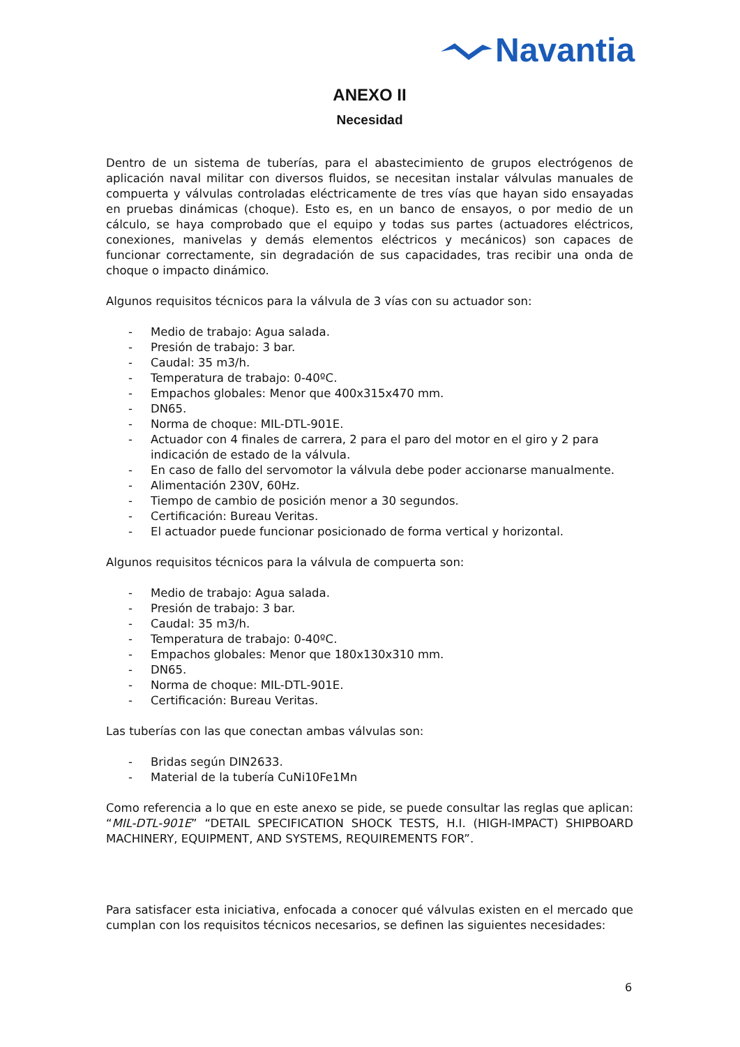Navantia
ANEXO II
Necesidad
Dentro de un sistema de tuberías, para el abastecimiento de grupos electrógenos de aplicación naval militar con diversos fluidos, se necesitan instalar válvulas manuales de compuerta y válvulas controladas eléctricamente de tres vías que hayan sido ensayadas en pruebas dinámicas (choque). Esto es, en un banco de ensayos, o por medio de un cálculo, se haya comprobado que el equipo y todas sus partes (actuadores eléctricos, conexiones, manivelas y demás elementos eléctricos y mecánicos) son capaces de funcionar correctamente, sin degradación de sus capacidades, tras recibir una onda de choque o impacto dinámico.
Algunos requisitos técnicos para la válvula de 3 vías con su actuador son:
- Medio de trabajo: Agua salada.
- Presión de trabajo: 3 bar.
- Caudal: 35 m3/h.
- Temperatura de trabajo: 0-40ºC.
- Empachos globales: Menor que 400x315x470 mm.
- DN65.
- Norma de choque: MIL-DTL-901E.
- Actuador con 4 finales de carrera, 2 para el paro del motor en el giro y 2 para indicación de estado de la válvula.
- En caso de fallo del servomotor la válvula debe poder accionarse manualmente.
- Alimentación 230V, 60Hz.
- Tiempo de cambio de posición menor a 30 segundos.
- Certificación: Bureau Veritas.
- El actuador puede funcionar posicionado de forma vertical y horizontal.
Algunos requisitos técnicos para la válvula de compuerta son:
- Medio de trabajo: Agua salada.
- Presión de trabajo: 3 bar.
- Caudal: 35 m3/h.
- Temperatura de trabajo: 0-40ºC.
- Empachos globales: Menor que 180x130x310 mm.
- DN65.
- Norma de choque: MIL-DTL-901E.
- Certificación: Bureau Veritas.
Las tuberías con las que conectan ambas válvulas son:
- Bridas según DIN2633.
- Material de la tubería CuNi10Fe1Mn
Como referencia a lo que en este anexo se pide, se puede consultar las reglas que aplican: “MIL-DTL-901E” “DETAIL SPECIFICATION SHOCK TESTS, H.I. (HIGH-IMPACT) SHIPBOARD MACHINERY, EQUIPMENT, AND SYSTEMS, REQUIREMENTS FOR”.
Para satisfacer esta iniciativa, enfocada a conocer qué válvulas existen en el mercado que cumplan con los requisitos técnicos necesarios, se definen las siguientes necesidades:
6